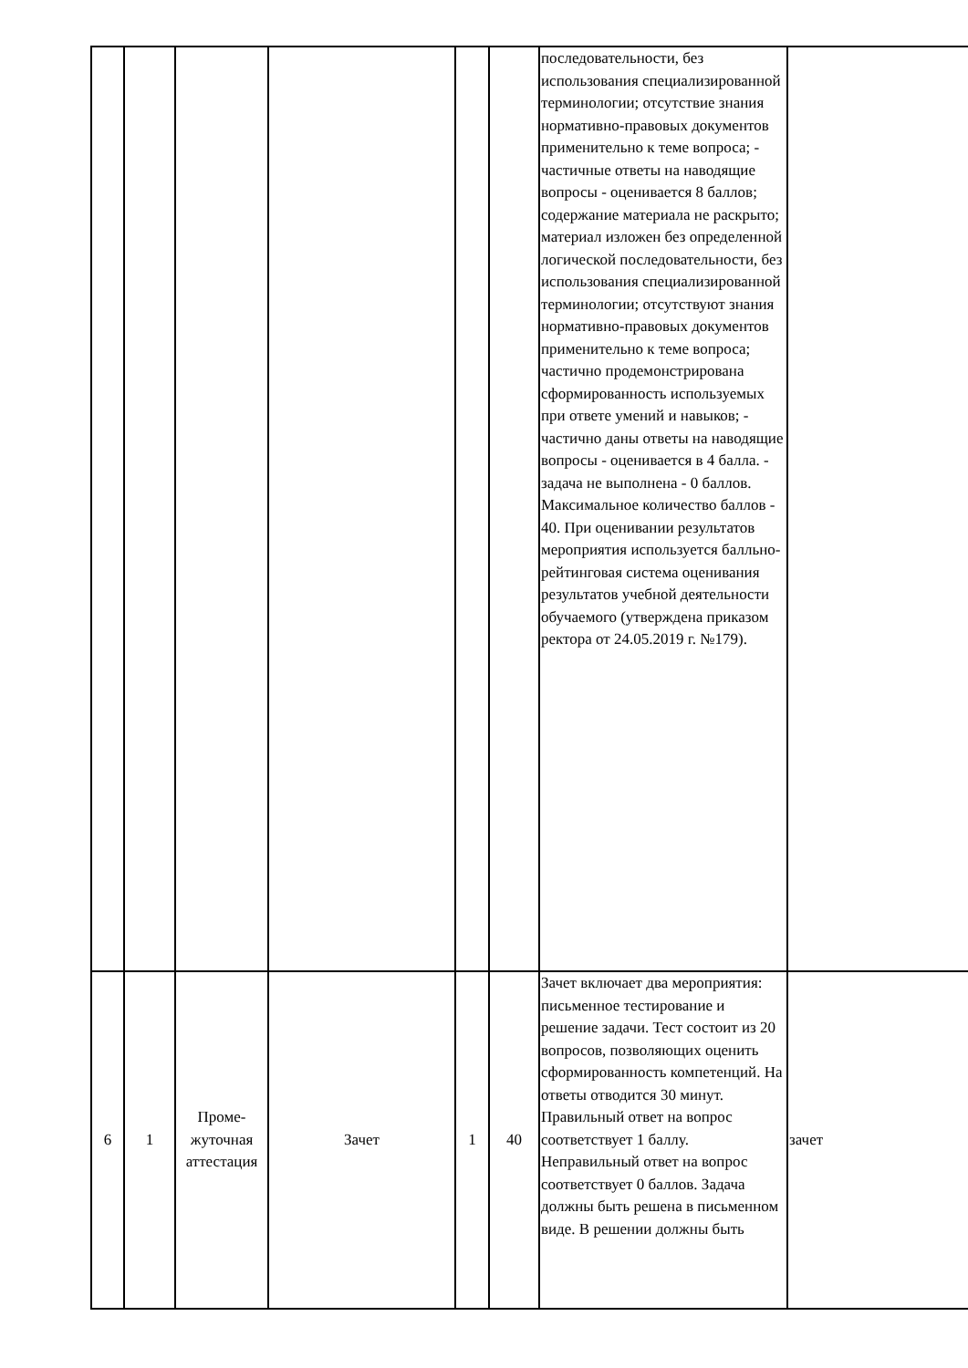| | | | | | | последовательности, без использования специализированной терминологии; отсутствие знания нормативно-правовых документов применительно к теме вопроса; - частичные ответы на наводящие вопросы - оценивается 8 баллов; содержание материала не раскрыто; материал изложен без определенной логической последовательности, без использования специализированной терминологии; отсутствуют знания нормативно-правовых документов применительно к теме вопроса; частично продемонстрирована сформированность используемых при ответе умений и навыков; - частично даны ответы на наводящие вопросы - оценивается в 4 балла. - задача не выполнена - 0 баллов. Максимальное количество баллов - 40. При оценивании результатов мероприятия используется балльно-рейтинговая система оценивания результатов учебной деятельности обучаемого (утверждена приказом ректора от 24.05.2019 г. №179). | |
| 6 | 1 | Проме-жуточная аттестация | Зачет | 1 | 40 | Зачет включает два мероприятия: письменное тестирование и решение задачи. Тест состоит из 20 вопросов, позволяющих оценить сформированность компетенций. На ответы отводится 30 минут. Правильный ответ на вопрос соответствует 1 баллу. Неправильный ответ на вопрос соответствует 0 баллов. Задача должны быть решена в письменном виде. В решении должны быть | зачет |